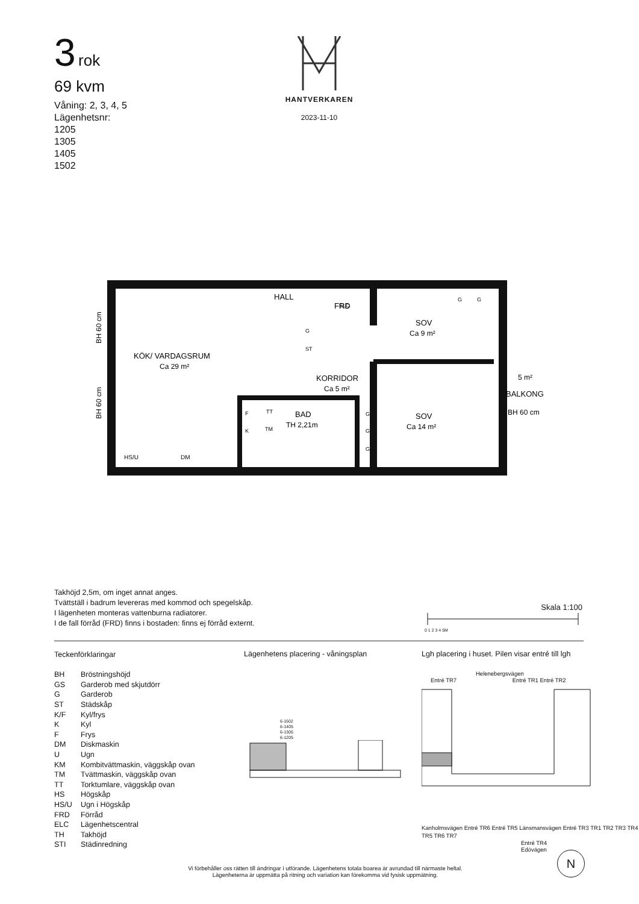3 rok
69 kvm
Våning: 2, 3, 4, 5
Lägenhetsnr:
1205
1305
1405
1502
HANTVERKAREN
2023-11-10
HALL
FRD
SOV
Ca 9 m²
KÖK/ VARDAGSRUM
Ca 29 m²
KORRIDOR
Ca 5 m²
BAD
TH 2,21m
SOV
Ca 14 m²
5 m²
BALKONG
BH 60 cm
HS/U
DM
ELC
G
ST
G
G
G
G
G
F
K
TT
TM
BH 60 cm
BH 60 cm
Takhöjd 2,5m, om inget annat anges.
Tvättställ i badrum levereras med kommod och spegelskåp.
I lägenheten monteras vattenburna radiatorer.
I de fall förråd (FRD) finns i bostaden: finns ej förråd externt.
Skala 1:100
0 1 2 3 4 5M
Teckenförklaringar
| BH | Bröstningshöjd |
| GS | Garderob med skjutdörr |
| G | Garderob |
| ST | Städskåp |
| K/F | Kyl/frys |
| K | Kyl |
| F | Frys |
| DM | Diskmaskin |
| U | Ugn |
| KM | Kombitvättmaskin, väggskåp ovan |
| TM | Tvättmaskin, väggskåp ovan |
| TT | Torktumlare, väggskåp ovan |
| HS | Högskåp |
| HS/U | Ugn i Högskåp |
| FRD | Förråd |
| ELC | Lägenhetscentral |
| TH | Takhöjd |
| STI | Städinredning |
Lägenhetens placering - våningsplan
6-1502
6-1405
6-1305
6-1205
Lgh placering i huset. Pilen visar entré till lgh
Helenebergsvägen
Entré TR7 Entré TR1 Entré TR2
Kanholmsvägen Entré TR6 Entré TR5 Länsmansvägen Entré TR3 TR1 TR2 TR3 TR4 TR5 TR6 TR7
Entré TR4
Edövägen
Vi förbehåller oss rätten till ändringar i utförande. Lägenhetens totala boarea är avrundad till närmaste heltal.
Lägenheterna är uppmätta på ritning och variation kan förekomma vid fysisk uppmätning.
N